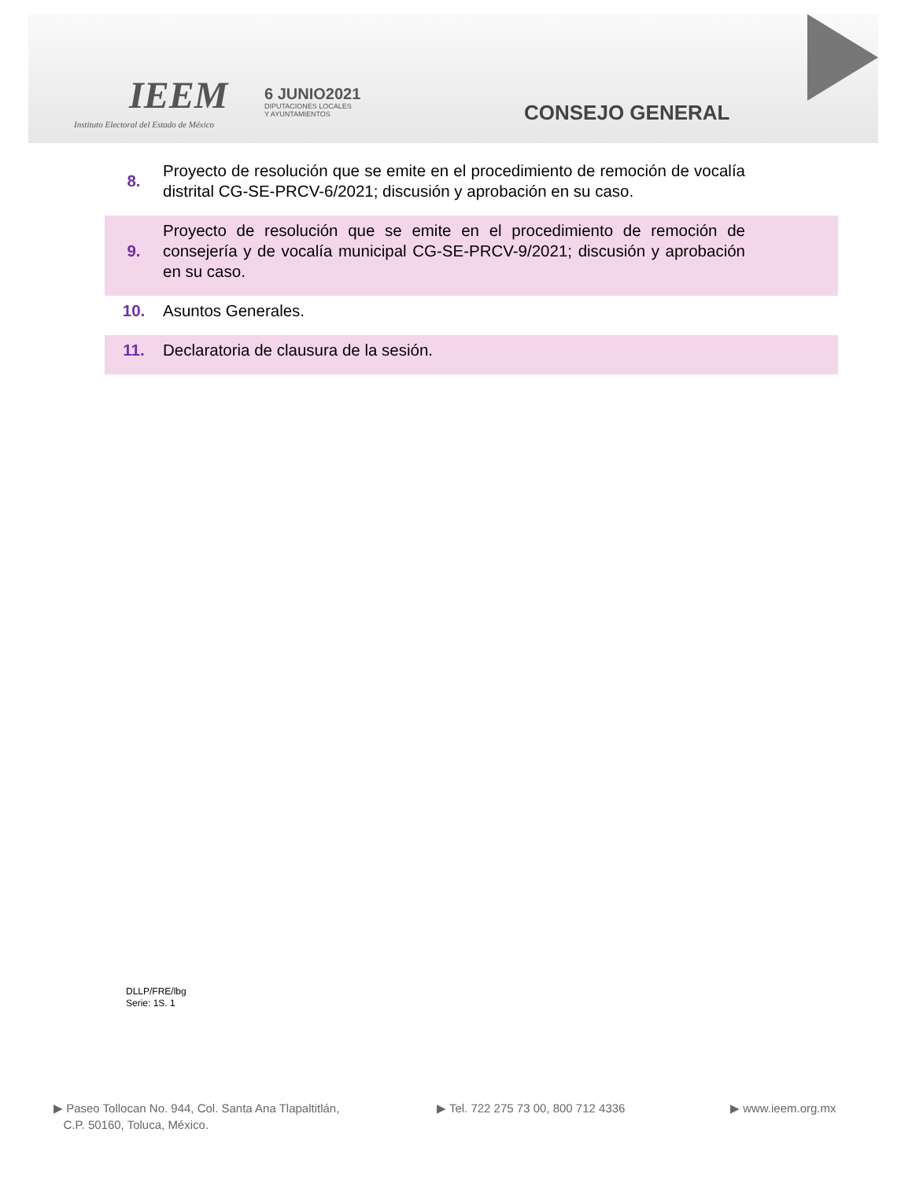IEEM
Instituto Electoral del Estado de México
6 JUNIO2021
DIPUTACIONES LOCALES
Y AYUNTAMIENTOS
CONSEJO GENERAL
| 8. | Proyecto de resolución que se emite en el procedimiento de remoción de vocalía distrital CG-SE-PRCV-6/2021; discusión y aprobación en su caso. |
| 9. | Proyecto de resolución que se emite en el procedimiento de remoción de consejería y de vocalía municipal CG-SE-PRCV-9/2021; discusión y aprobación en su caso. |
| 10. | Asuntos Generales. |
| 11. | Declaratoria de clausura de la sesión. |
DLLP/FRE/lbg
Serie: 1S. 1
▶ Paseo Tollocan No. 944, Col. Santa Ana Tlapaltitlán,
C.P. 50160, Toluca, México.
▶ Tel. 722 275 73 00, 800 712 4336
▶ www.ieem.org.mx